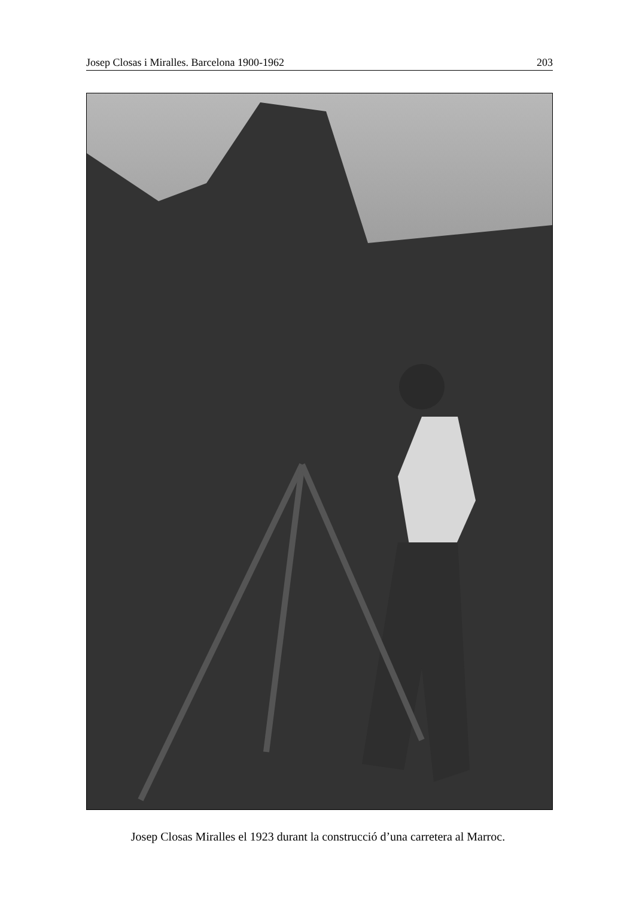Josep Closas i Miralles. Barcelona 1900-1962 203
Josep Closas Miralles el 1923 durant la construcció d’una carretera al Marroc.